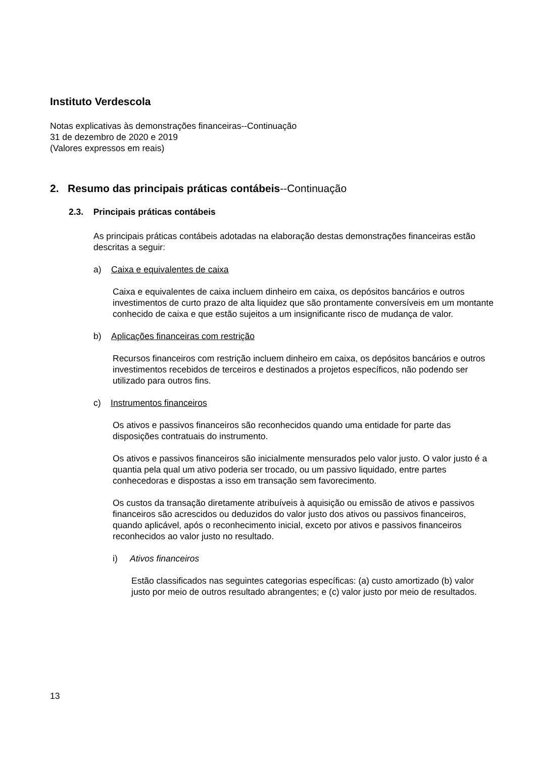Instituto Verdescola
Notas explicativas às demonstrações financeiras--Continuação
31 de dezembro de 2020 e 2019
(Valores expressos em reais)
2. Resumo das principais práticas contábeis--Continuação
2.3. Principais práticas contábeis
As principais práticas contábeis adotadas na elaboração destas demonstrações financeiras estão descritas a seguir:
a) Caixa e equivalentes de caixa
Caixa e equivalentes de caixa incluem dinheiro em caixa, os depósitos bancários e outros investimentos de curto prazo de alta liquidez que são prontamente conversíveis em um montante conhecido de caixa e que estão sujeitos a um insignificante risco de mudança de valor.
b) Aplicações financeiras com restrição
Recursos financeiros com restrição incluem dinheiro em caixa, os depósitos bancários e outros investimentos recebidos de terceiros e destinados a projetos específicos, não podendo ser utilizado para outros fins.
c) Instrumentos financeiros
Os ativos e passivos financeiros são reconhecidos quando uma entidade for parte das disposições contratuais do instrumento.
Os ativos e passivos financeiros são inicialmente mensurados pelo valor justo. O valor justo é a quantia pela qual um ativo poderia ser trocado, ou um passivo liquidado, entre partes conhecedoras e dispostas a isso em transação sem favorecimento.
Os custos da transação diretamente atribuíveis à aquisição ou emissão de ativos e passivos financeiros são acrescidos ou deduzidos do valor justo dos ativos ou passivos financeiros, quando aplicável, após o reconhecimento inicial, exceto por ativos e passivos financeiros reconhecidos ao valor justo no resultado.
i) Ativos financeiros
Estão classificados nas seguintes categorias específicas: (a) custo amortizado (b) valor justo por meio de outros resultado abrangentes; e (c) valor justo por meio de resultados.
13